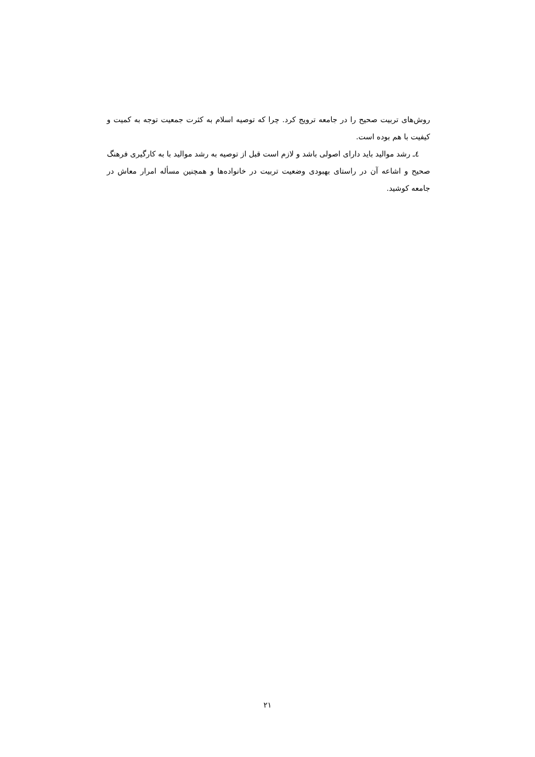روش‌های تربیت صحیح را در جامعه ترویج کرد. چرا که توصیه اسلام به کثرت جمعیت توجه به کمیت و کیفیت با هم بوده است.
٤ـ رشد موالید باید دارای اصولی باشد و لازم است قبل از توصیه به رشد موالید با به کارگیری فرهنگ صحیح و اشاعه آن در راستای بهبودی وضعیت تربیت در خانواده‌ها و همچنین مسأله امرار معاش در جامعه کوشید.
۲۱